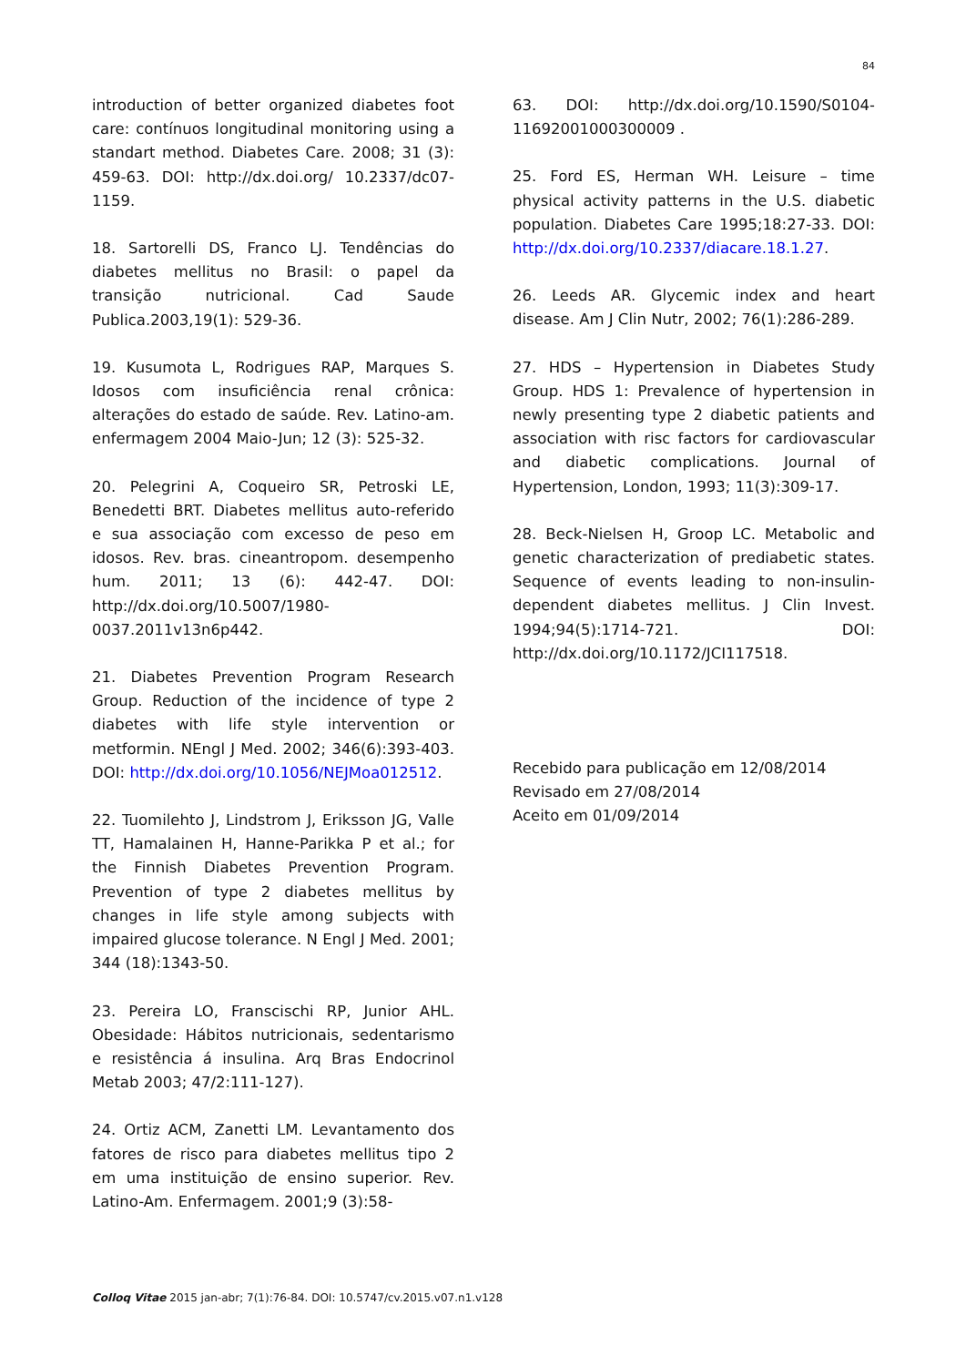84
introduction of better organized diabetes foot care: contínuos longitudinal monitoring using a standart method. Diabetes Care. 2008; 31 (3): 459-63. DOI: http://dx.doi.org/ 10.2337/dc07-1159.
18. Sartorelli DS, Franco LJ. Tendências do diabetes mellitus no Brasil: o papel da transição nutricional. Cad Saude Publica.2003,19(1): 529-36.
19. Kusumota L, Rodrigues RAP, Marques S. Idosos com insuficiência renal crônica: alterações do estado de saúde. Rev. Latino-am. enfermagem 2004 Maio-Jun; 12 (3): 525-32.
20. Pelegrini A, Coqueiro SR, Petroski LE, Benedetti BRT. Diabetes mellitus auto-referido e sua associação com excesso de peso em idosos. Rev. bras. cineantropom. desempenho hum. 2011; 13 (6): 442-47. DOI: http://dx.doi.org/10.5007/1980-0037.2011v13n6p442.
21. Diabetes Prevention Program Research Group. Reduction of the incidence of type 2 diabetes with life style intervention or metformin. NEngl J Med. 2002; 346(6):393-403. DOI: http://dx.doi.org/10.1056/NEJMoa012512.
22. Tuomilehto J, Lindstrom J, Eriksson JG, Valle TT, Hamalainen H, Hanne-Parikka P et al.; for the Finnish Diabetes Prevention Program. Prevention of type 2 diabetes mellitus by changes in life style among subjects with impaired glucose tolerance. N Engl J Med. 2001; 344 (18):1343-50.
23. Pereira LO, Franscischi RP, Junior AHL. Obesidade: Hábitos nutricionais, sedentarismo e resistência á insulina. Arq Bras Endocrinol Metab 2003; 47/2:111-127).
24. Ortiz ACM, Zanetti LM. Levantamento dos fatores de risco para diabetes mellitus tipo 2 em uma instituição de ensino superior. Rev. Latino-Am. Enfermagem. 2001;9 (3):58-
63. DOI: http://dx.doi.org/10.1590/S0104-11692001000300009 .
25. Ford ES, Herman WH. Leisure – time physical activity patterns in the U.S. diabetic population. Diabetes Care 1995;18:27-33. DOI: http://dx.doi.org/10.2337/diacare.18.1.27.
26. Leeds AR. Glycemic index and heart disease. Am J Clin Nutr, 2002; 76(1):286-289.
27. HDS – Hypertension in Diabetes Study Group. HDS 1: Prevalence of hypertension in newly presenting type 2 diabetic patients and association with risc factors for cardiovascular and diabetic complications. Journal of Hypertension, London, 1993; 11(3):309-17.
28. Beck-Nielsen H, Groop LC. Metabolic and genetic characterization of prediabetic states. Sequence of events leading to non-insulin-dependent diabetes mellitus. J Clin Invest. 1994;94(5):1714-721. DOI: http://dx.doi.org/10.1172/JCI117518.
Recebido para publicação em 12/08/2014
Revisado em 27/08/2014
Aceito em 01/09/2014
Colloq Vitae 2015 jan-abr; 7(1):76-84. DOI: 10.5747/cv.2015.v07.n1.v128